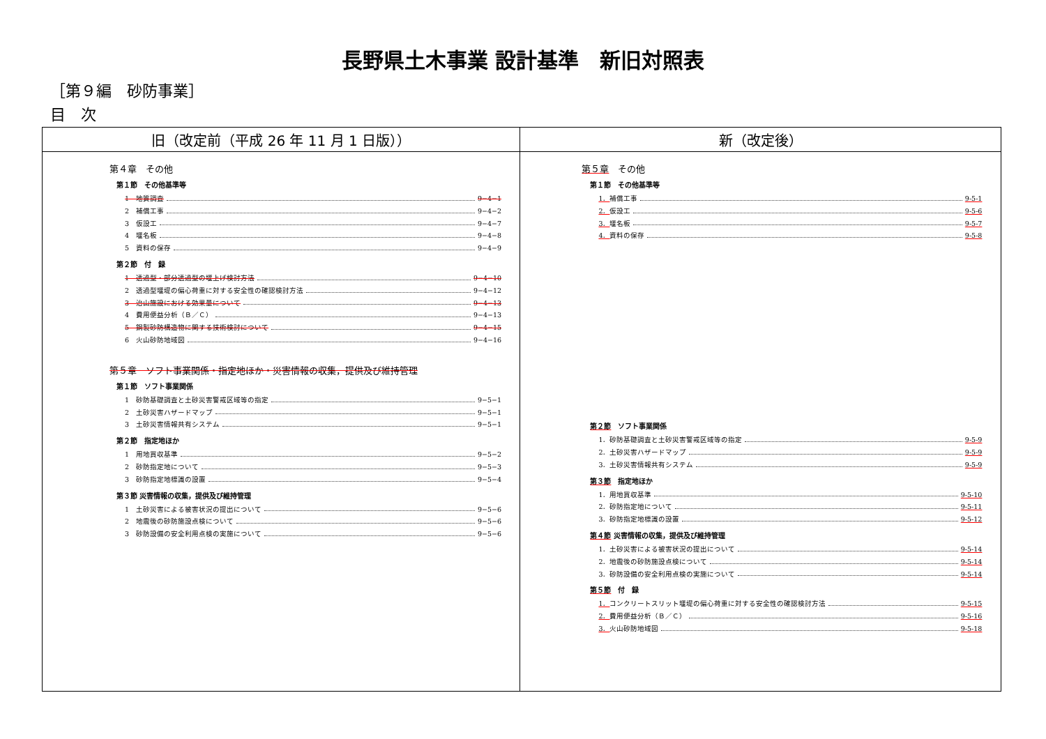長野県土木事業 設計基準　新旧対照表
［第９編　砂防事業］
目　次
| 旧（改定前（平成 26 年 11 月 1 日版）） | 新（改定後） |
| --- | --- |
| 第４章 その他 第１節 その他基準等 1 地質調査 9−4−1 2 補償工事 9−4−2 3 仮設工 9−4−7 4 堰名板 9−4−8 5 資料の保存 9−4−9 第２節 付 録 1 透過型・部分透過型の堰上げ検討方法 9−4−10 2 透過型堰堤の偏心荷重に対する安全性の確認検討方法 9−4−12 3 治山施設における効果量について 9−4−13 4 費用便益分析（Ｂ／Ｃ） 9−4−13 5 鋼製砂防構造物に関する技術検討について 9−4−15 6 火山砂防地域図 9−4−16 第５章 ソフト事業関係・指定地ほか・災害情報の収集，提供及び維持管理 第１節 ソフト事業関係 1 砂防基礎調査と土砂災害警戒区域等の指定 9−5−1 2 土砂災害ハザードマップ 9−5−1 3 土砂災害情報共有システム 9−5−1 第２節 指定地ほか 1 用地買収基準 9−5−2 2 砂防指定地について 9−5−3 3 砂防指定地標識の設置 9−5−4 第３節 災害情報の収集，提供及び維持管理 1 土砂災害による被害状況の提出について 9−5−6 2 地震後の砂防施設点検について 9−5−6 3 砂防設備の安全利用点検の実施について 9−5−6 | 第５章 その他 第１節 その他基準等 1． 補償工事 9-5-1 2． 仮設工 9-5-6 3． 堰名板 9-5-7 4． 資料の保存 9-5-8 第２節 ソフト事業関係 1．砂防基礎調査と土砂災害警戒区域等の指定 9-5-9 2．土砂災害ハザードマップ 9-5-9 3．土砂災害情報共有システム 9-5-9 第３節 指定地ほか 1．用地買収基準 9-5-10 2．砂防指定地について 9-5-11 3．砂防指定地標識の設置 9-5-12 第４節 災害情報の収集，提供及び維持管理 1．土砂災害による被害状況の提出について 9-5-14 2．地震後の砂防施設点検について 9-5-14 3．砂防設備の安全利用点検の実施について 9-5-14 第５節 付 録 1． コンクリートスリット堰堤の偏心荷重に対する安全性の確認検討方法 9-5-15 2． 費用便益分析（Ｂ／Ｃ） 9-5-16 3． 火山砂防地域図 9-5-18 |